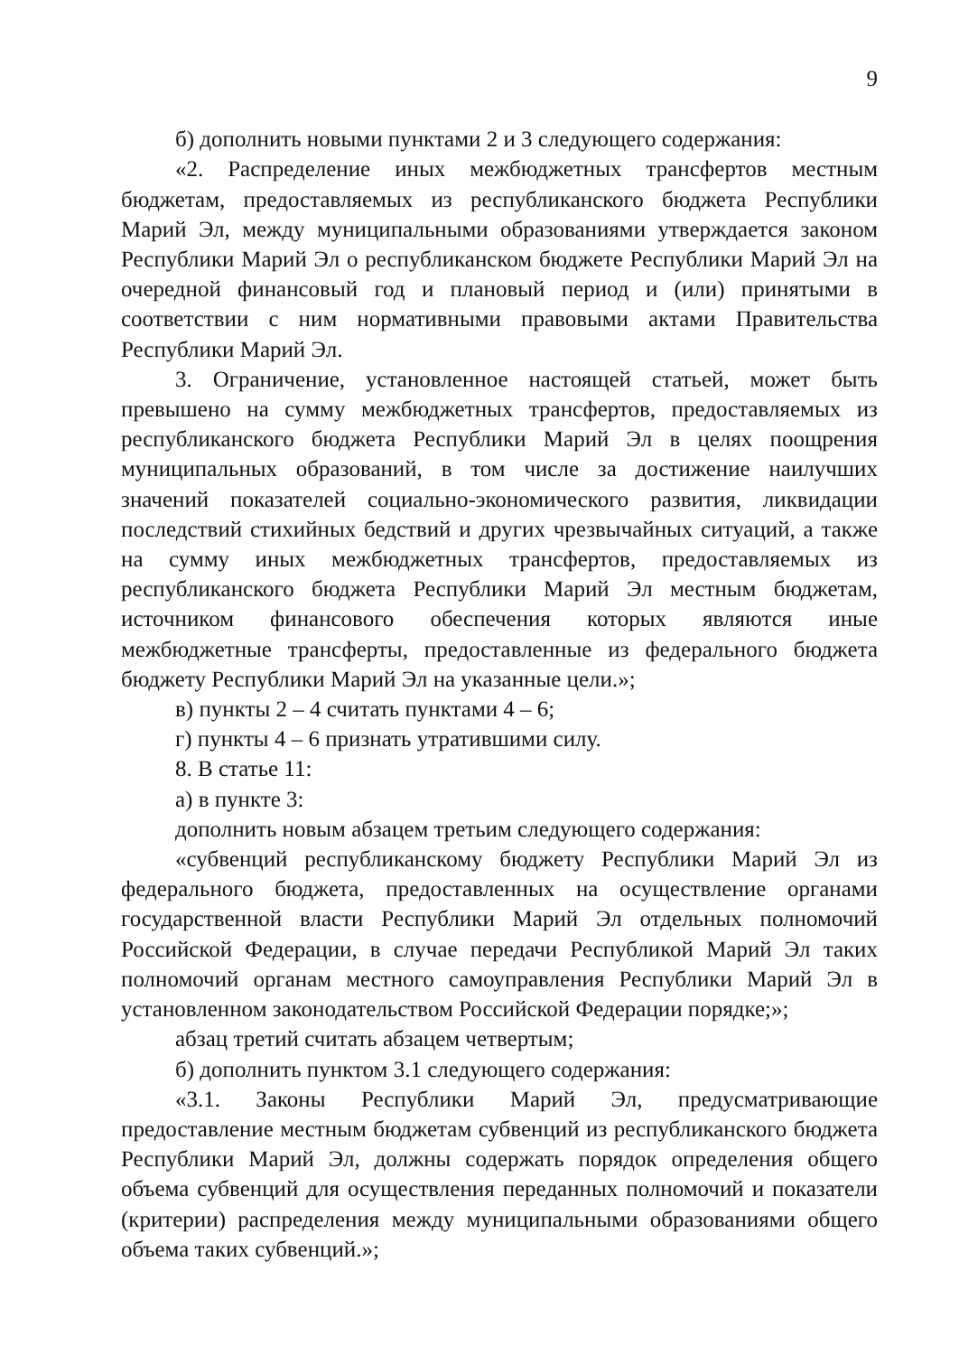9
б) дополнить новыми пунктами 2 и 3 следующего содержания:
«2. Распределение иных межбюджетных трансфертов местным бюджетам, предоставляемых из республиканского бюджета Республики Марий Эл, между муниципальными образованиями утверждается законом Республики Марий Эл о республиканском бюджете Республики Марий Эл на очередной финансовый год и плановый период и (или) принятыми в соответствии с ним нормативными правовыми актами Правительства Республики Марий Эл.
3. Ограничение, установленное настоящей статьей, может быть превышено на сумму межбюджетных трансфертов, предоставляемых из республиканского бюджета Республики Марий Эл в целях поощрения муниципальных образований, в том числе за достижение наилучших значений показателей социально-экономического развития, ликвидации последствий стихийных бедствий и других чрезвычайных ситуаций, а также на сумму иных межбюджетных трансфертов, предоставляемых из республиканского бюджета Республики Марий Эл местным бюджетам, источником финансового обеспечения которых являются иные межбюджетные трансферты, предоставленные из федерального бюджета бюджету Республики Марий Эл на указанные цели.»;
в) пункты 2 – 4 считать пунктами 4 – 6;
г) пункты 4 – 6 признать утратившими силу.
8. В статье 11:
а) в пункте 3:
дополнить новым абзацем третьим следующего содержания:
«субвенций республиканскому бюджету Республики Марий Эл из федерального бюджета, предоставленных на осуществление органами государственной власти Республики Марий Эл отдельных полномочий Российской Федерации, в случае передачи Республикой Марий Эл таких полномочий органам местного самоуправления Республики Марий Эл в установленном законодательством Российской Федерации порядке;»;
абзац третий считать абзацем четвертым;
б) дополнить пунктом 3.1 следующего содержания:
«3.1. Законы Республики Марий Эл, предусматривающие предоставление местным бюджетам субвенций из республиканского бюджета Республики Марий Эл, должны содержать порядок определения общего объема субвенций для осуществления переданных полномочий и показатели (критерии) распределения между муниципальными образованиями общего объема таких субвенций.»;